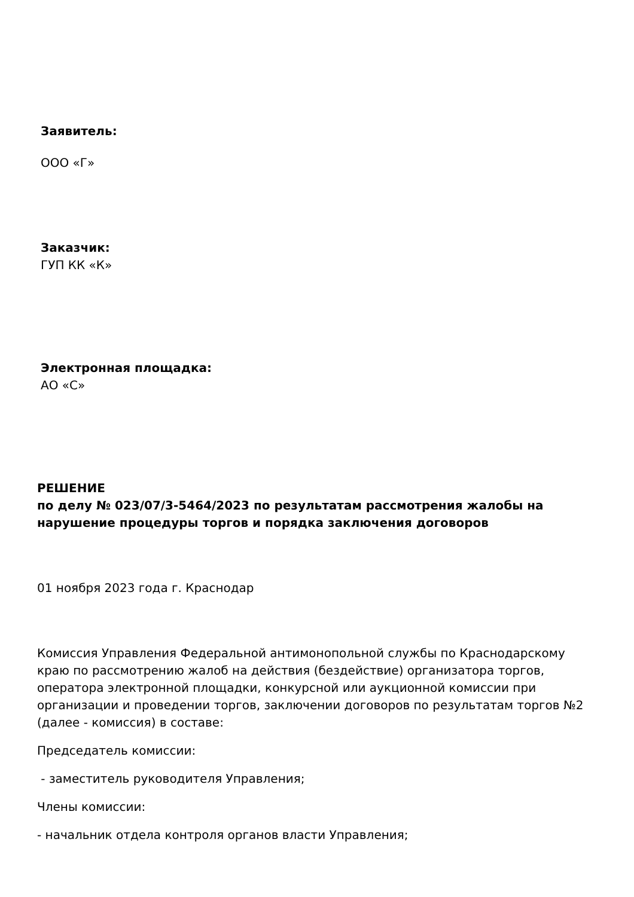Заявитель:
ООО «Г»
Заказчик:
ГУП КК «К»
Электронная площадка:
АО «С»
РЕШЕНИЕ
по делу № 023/07/3-5464/2023 по результатам рассмотрения жалобы на нарушение процедуры торгов и порядка заключения договоров
01 ноября 2023 года г. Краснодар
Комиссия Управления Федеральной антимонопольной службы по Краснодарскому краю по рассмотрению жалоб на действия (бездействие) организатора торгов, оператора электронной площадки, конкурсной или аукционной комиссии при организации и проведении торгов, заключении договоров по результатам торгов №2 (далее - комиссия) в составе:
Председатель комиссии:
- заместитель руководителя Управления;
Члены комиссии:
- начальник отдела контроля органов власти Управления;